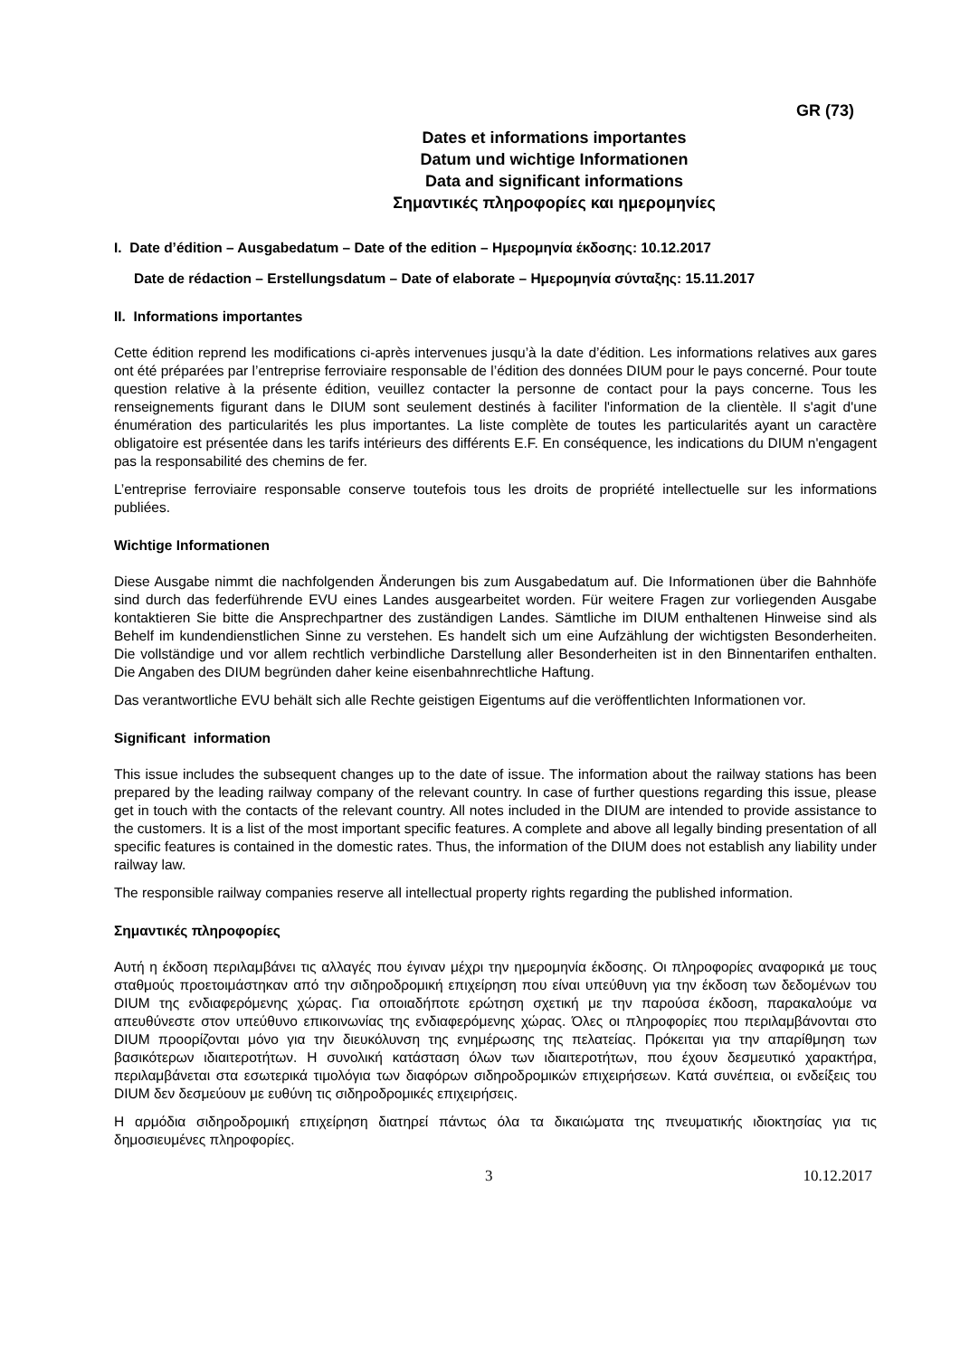GR (73)
Dates et informations importantes
Datum und wichtige Informationen
Data and significant informations
Σημαντικές πληροφορίες και ημερομηνίες
I. Date d’édition – Ausgabedatum – Date of the edition – Ημερομηνία έκδοσης: 10.12.2017
Date de rédaction – Erstellungsdatum – Date of elaborate – Ημερομηνία σύνταξης: 15.11.2017
II. Informations importantes
Cette édition reprend les modifications ci-après intervenues jusqu’à la date d’édition. Les informations relatives aux gares ont été préparées par l’entreprise ferroviaire responsable de l’édition des données DIUM pour le pays concerné. Pour toute question relative à la présente édition, veuillez contacter la personne de contact pour la pays concerne. Tous les renseignements figurant dans le DIUM sont seulement destinés à faciliter l'information de la clientèle. Il s'agit d'une énumération des particularités les plus importantes. La liste complète de toutes les particularités ayant un caractère obligatoire est présentée dans les tarifs intérieurs des différents E.F. En conséquence, les indications du DIUM n'engagent pas la responsabilité des chemins de fer.
L’entreprise ferroviaire responsable conserve toutefois tous les droits de propriété intellectuelle sur les informations publiées.
Wichtige Informationen
Diese Ausgabe nimmt die nachfolgenden Änderungen bis zum Ausgabedatum auf. Die Informationen über die Bahnhöfe sind durch das federführende EVU eines Landes ausgearbeitet worden. Für weitere Fragen zur vorliegenden Ausgabe kontaktieren Sie bitte die Ansprechpartner des zuständigen Landes. Sämtliche im DIUM enthaltenen Hinweise sind als Behelf im kundendienstlichen Sinne zu verstehen. Es handelt sich um eine Aufzählung der wichtigsten Besonderheiten. Die vollständige und vor allem rechtlich verbindliche Darstellung aller Besonderheiten ist in den Binnentarifen enthalten. Die Angaben des DIUM begründen daher keine eisenbahnrechtliche Haftung.
Das verantwortliche EVU behält sich alle Rechte geistigen Eigentums auf die veröffentlichten Informationen vor.
Significant information
This issue includes the subsequent changes up to the date of issue. The information about the railway stations has been prepared by the leading railway company of the relevant country. In case of further questions regarding this issue, please get in touch with the contacts of the relevant country. All notes included in the DIUM are intended to provide assistance to the customers. It is a list of the most important specific features. A complete and above all legally binding presentation of all specific features is contained in the domestic rates. Thus, the information of the DIUM does not establish any liability under railway law.
The responsible railway companies reserve all intellectual property rights regarding the published information.
Σημαντικές πληροφορίες
Αυτή η έκδοση περιλαμβάνει τις αλλαγές που έγιναν μέχρι την ημερομηνία έκδοσης. Οι πληροφορίες αναφορικά με τους σταθμούς προετοιμάστηκαν από την σιδηροδρομική επιχείρηση που είναι υπεύθυνη για την έκδοση των δεδομένων του DIUM της ενδιαφερόμενης χώρας. Για οποιαδήποτε ερώτηση σχετική με την παρούσα έκδοση, παρακαλούμε να απευθύνεστε στον υπεύθυνο επικοινωνίας της ενδιαφερόμενης χώρας. Όλες οι πληροφορίες που περιλαμβάνονται στο DIUM προορίζονται μόνο για την διευκόλυνση της ενημέρωσης της πελατείας. Πρόκειται για την απαρίθμηση των βασικότερων ιδιαιτεροτήτων. Η συνολική κατάσταση όλων των ιδιαιτεροτήτων, που έχουν δεσμευτικό χαρακτήρα, περιλαμβάνεται στα εσωτερικά τιμολόγια των διαφόρων σιδηροδρομικών επιχειρήσεων. Κατά συνέπεια, οι ενδείξεις του DIUM δεν δεσμεύουν με ευθύνη τις σιδηροδρομικές επιχειρήσεις.
Η αρμόδια σιδηροδρομική επιχείρηση διατηρεί πάντως όλα τα δικαιώματα της πνευματικής ιδιοκτησίας για τις δημοσιευμένες πληροφορίες.
3 10.12.2017